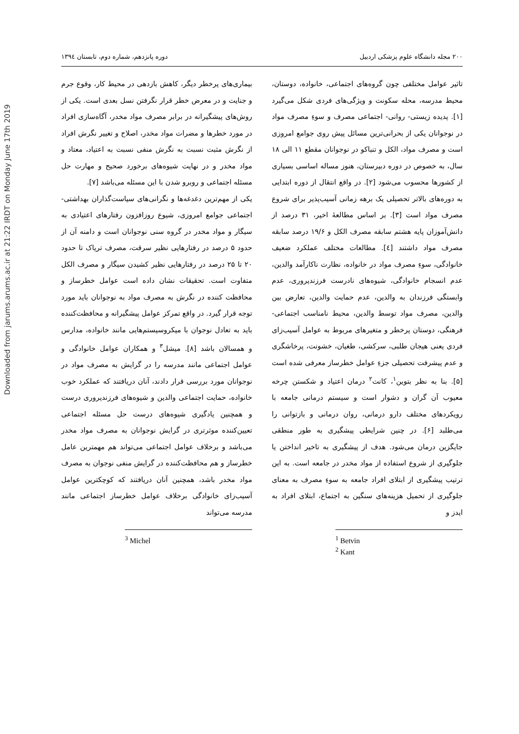Downloaded from jarums.arums.ac.ir at 21:22 IRDT on Monday June 17th 2019
۲۰۰ مجله دانشگاه علوم پزشکی اردبیل دوره پانزدهم، شماره دوم، تابستان ۱۳۹٤
تاثیر عوامل مختلفی چون گروه‌های اجتماعی، خانواده، دوستان، محیط مدرسه، محله سکونت و ویژگی‌های فردی شکل می‌گیرد [۱]. پدیده زیستی- روانی- اجتماعی مصرف و سوءِ مصرف مواد در نوجوانان یکی از بحرانی‌ترین مسائل پیش روی جوامع امروزی است و مصرف مواد، الکل و تنباکو در نوجوانان مقطع ۱۱ الی ۱۸ سال، به خصوص در دوره دبیرستان، هنوز مساله اساسی بسیاری از کشورها محسوب می‌شود [۲]. در واقع انتقال از دوره ابتدایی به دوره‌های بالاتر تحصیلی یک برهه زمانی آسیب‌پذیر برای شروع مصرف مواد است [۳]. بر اساس مطالعهٔ اخیر، ۳۱ درصد از دانش‌آموزان پایه هشتم سابقه مصرف الکل و ۱۹/۶ درصد سابقه مصرف مواد داشتند [٤]. مطالعات مختلف عملکرد ضعیف خانوادگی، سوءِ مصرف مواد در خانواده، نظارت ناکارآمد والدین، عدم انسجام خانوادگی، شیوه‌های نادرست فرزندپروری، عدم وابستگی فرزندان به والدین، عدم حمایت والدین، تعارض بین والدین، مصرف مواد توسط والدین، محیط نامناسب اجتماعی- فرهنگی، دوستان پرخطر و متغیرهای مربوط به عوامل آسیب‌زای فردی یعنی هیجان طلبی، سرکشی، طغیان، خشونت، پرخاشگری و عدم پیشرفت تحصیلی جزءِ عوامل خطرساز معرفی شده است [۵]. بنا به نظر بتوین<sup>۱</sup>، کانت<sup>۲</sup> درمان اعتیاد و شکستن چرخه معیوب آن گران و دشوار است و سیستم درمانی جامعه با رویکردهای مختلف دارو درمانی، روان درمانی و بازتوانی را می‌طلبد [۶]. در چنین شرایطی پیشگیری به طور منطقی جایگزین درمان می‌شود. هدف از پیشگیری به تاخیر انداختن یا جلوگیری از شروع استفاده از مواد مخدر در جامعه است. به این ترتیب پیشگیری از ابتلای افراد جامعه به سوءِ مصرف به معنای جلوگیری از تحمیل هزینه‌های سنگین به اجتماع، ابتلای افراد به ایدز و
<sup>1</sup> Betvin
<sup>2</sup> Kant
بیماری‌های پرخطر دیگر، کاهش بازدهی در محیط کار، وقوع جرم و جنایت و در معرض خطر قرار نگرفتن نسل بعدی است. یکی از روش‌های پیشگیرانه در برابر مصرف مواد مخدر، آگاه‌سازی افراد در مورد خطرها و مضرات مواد مخدر، اصلاح و تغییر نگرش افراد از نگرش مثبت نسبت به نگرش منفی نسبت به اعتیاد، معتاد و مواد مخدر و در نهایت شیوه‌های برخورد صحیح و مهارت حل مسئله اجتماعی و روبرو شدن با این مسئله می‌باشد [۷].
یکی از مهم‌ترین دغدغه‌ها و نگرانی‌های سیاست‌گذاران بهداشتی- اجتماعی جوامع امروزی، شیوع روزافزون رفتارهای اعتیادی به سیگار و مواد مخدر در گروه سنی نوجوانان است و دامنه آن از حدود ۵ درصد در رفتارهایی نظیر سرقت، مصرف تریاک تا حدود ۲۰ تا ۲۵ درصد در رفتارهایی نظیر کشیدن سیگار و مصرف الکل متفاوت است. تحقیقات نشان داده است عوامل خطرساز و محافظت کننده در نگرش به مصرف مواد به نوجوانان باید مورد توجه قرار گیرد. در واقع تمرکز عوامل پیشگیرانه و محافظت‌کننده باید به تعادل نوجوان با میکروسیستم‌هایی مانند خانواده، مدارس و همسالان باشد [۸]. میشل<sup>۳</sup> و همکاران عوامل خانوادگی و عوامل اجتماعی مانند مدرسه را در گرایش به مصرف مواد در نوجوانان مورد بررسی قرار دادند، آنان دریافتند که عملکرد خوب خانواده، حمایت اجتماعی والدین و شیوه‌های فرزندپروری درست و همچنین یادگیری شیوه‌های درست حل مسئله اجتماعی تعیین‌کننده موثرتری در گرایش نوجوانان به مصرف مواد مخدر می‌باشد و برخلاف عوامل اجتماعی می‌تواند هم مهمترین عامل خطرساز و هم محافظت‌کننده در گرایش منفی نوجوان به مصرف مواد مخدر باشد، همچنین آنان دریافتند که کوچکترین عوامل آسیب‌زای خانوادگی برخلاف عوامل خطرساز اجتماعی مانند مدرسه می‌تواند
<sup>3</sup> Michel